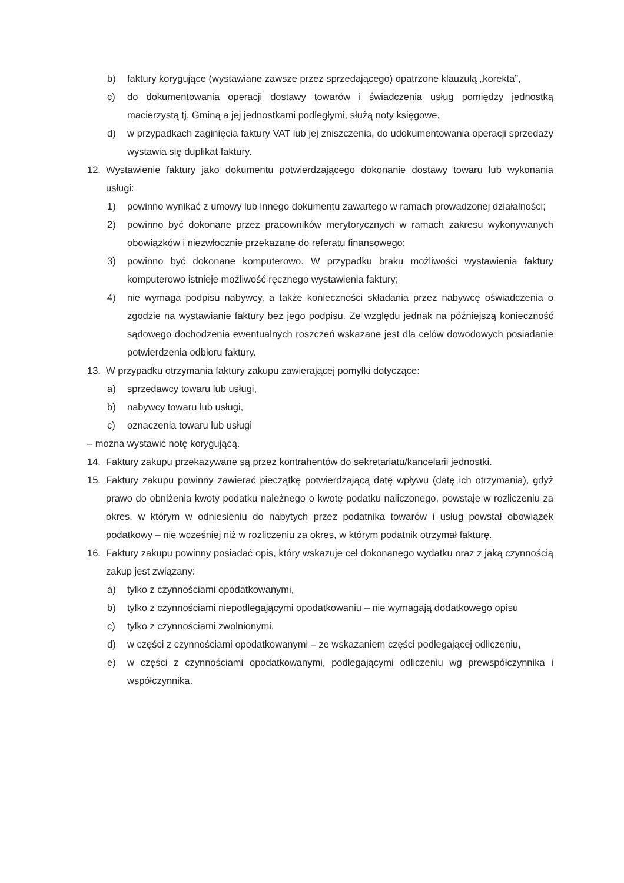b) faktury korygujące (wystawiane zawsze przez sprzedającego) opatrzone klauzulą „korekta”,
c) do dokumentowania operacji dostawy towarów i świadczenia usług pomiędzy jednostką macierzystą tj. Gminą a jej jednostkami podległymi, służą noty księgowe,
d) w przypadkach zaginięcia faktury VAT lub jej zniszczenia, do udokumentowania operacji sprzedaży wystawia się duplikat faktury.
12. Wystawienie faktury jako dokumentu potwierdzającego dokonanie dostawy towaru lub wykonania usługi:
1) powinno wynikać z umowy lub innego dokumentu zawartego w ramach prowadzonej działalności;
2) powinno być dokonane przez pracowników merytorycznych w ramach zakresu wykonywanych obowiązków i niezwłocznie przekazane do referatu finansowego;
3) powinno być dokonane komputerowo. W przypadku braku możliwości wystawienia faktury komputerowo istnieje możliwość ręcznego wystawienia faktury;
4) nie wymaga podpisu nabywcy, a także konieczności składania przez nabywcę oświadczenia o zgodzie na wystawianie faktury bez jego podpisu. Ze względu jednak na późniejszą konieczność sądowego dochodzenia ewentualnych roszczeń wskazane jest dla celów dowodowych posiadanie potwierdzenia odbioru faktury.
13. W przypadku otrzymania faktury zakupu zawierającej pomyłki dotyczące:
a) sprzedawcy towaru lub usługi,
b) nabywcy towaru lub usługi,
c) oznaczenia towaru lub usługi
– można wystawić notę korygującą.
14. Faktury zakupu przekazywane są przez kontrahentów do sekretariatu/kancelarii jednostki.
15. Faktury zakupu powinny zawierać pieczątkę potwierdzającą datę wpływu (datę ich otrzymania), gdyż prawo do obniżenia kwoty podatku należnego o kwotę podatku naliczonego, powstaje w rozliczeniu za okres, w którym w odniesieniu do nabytych przez podatnika towarów i usług powstał obowiązek podatkowy – nie wcześniej niż w rozliczeniu za okres, w którym podatnik otrzymał fakturę.
16. Faktury zakupu powinny posiadać opis, który wskazuje cel dokonanego wydatku oraz z jaką czynnością zakup jest związany:
a) tylko z czynnościami opodatkowanymi,
b) tylko z czynnościami niepodlegającymi opodatkowaniu – nie wymagają dodatkowego opisu
c) tylko z czynnościami zwolnionymi,
d) w części z czynnościami opodatkowanymi – ze wskazaniem części podlegającej odliczeniu,
e) w części z czynnościami opodatkowanymi, podlegającymi odliczeniu wg prewspółczynnika i współczynnika.